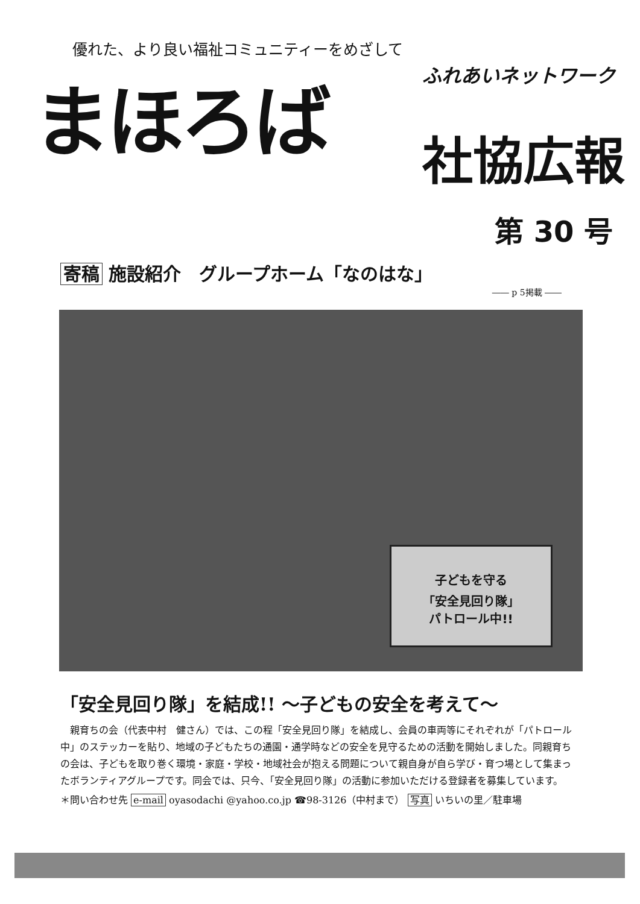優れた、より良い福祉コミュニティーをめざして
まほろば ふれあいネットワーク
社協広報
第 30 号
寄稿 施設紹介　グループホーム「なのはな」
―― p 5掲載 ――
子どもを守る
「安全見回り隊」
パトロール中!!
「安全見回り隊」を結成!! ～子どもの安全を考えて～
親育ちの会（代表中村　健さん）では、この程「安全見回り隊」を結成し、会員の車両等にそれぞれが「パトロール中」のステッカーを貼り、地域の子どもたちの通園・通学時などの安全を見守るための活動を開始しました。同親育ちの会は、子どもを取り巻く環境・家庭・学校・地域社会が抱える問題について親自身が自ら学び・育つ場として集まったボランティアグループです。同会では、只今、「安全見回り隊」の活動に参加いただける登録者を募集しています。
＊問い合わせ先 e-mail oyasodachi @yahoo.co.jp ☎98-3126（中村まで） 写真 いちいの里／駐車場